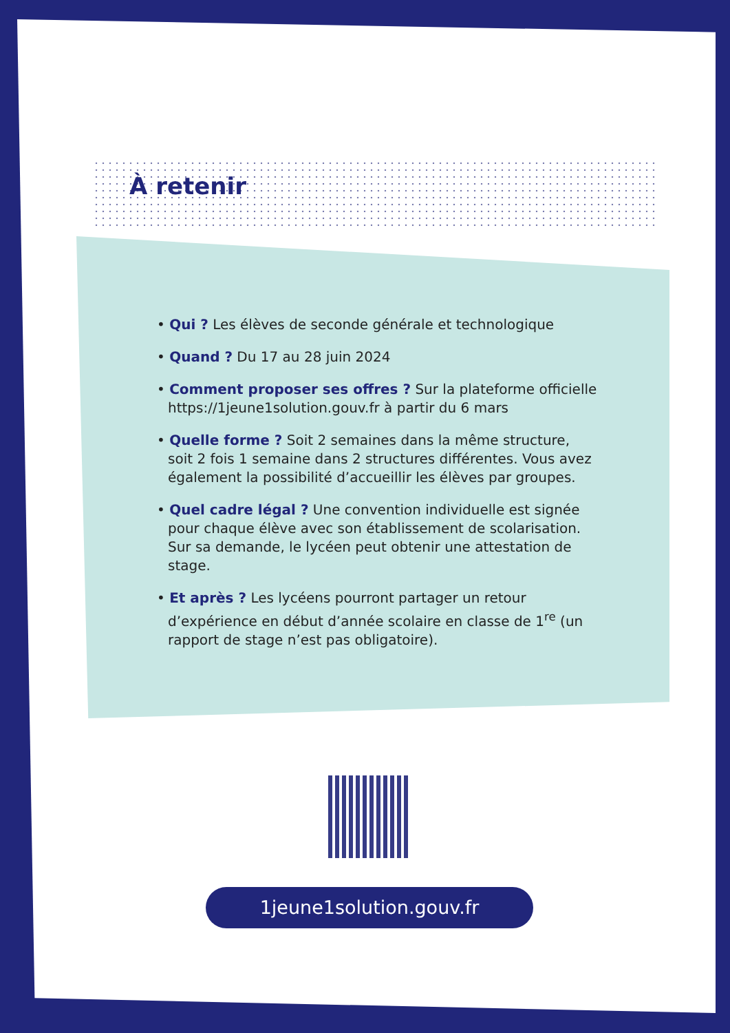À retenir
• Qui ? Les élèves de seconde générale et technologique
• Quand ? Du 17 au 28 juin 2024
• Comment proposer ses offres ? Sur la plateforme officielle https://1jeune1solution.gouv.fr à partir du 6 mars
• Quelle forme ? Soit 2 semaines dans la même structure, soit 2 fois 1 semaine dans 2 structures différentes. Vous avez également la possibilité d’accueillir les élèves par groupes.
• Quel cadre légal ? Une convention individuelle est signée pour chaque élève avec son établissement de scolarisation. Sur sa demande, le lycéen peut obtenir une attestation de stage.
• Et après ? Les lycéens pourront partager un retour d’expérience en début d’année scolaire en classe de 1<sup>re</sup> (un rapport de stage n’est pas obligatoire).
1jeune1solution.gouv.fr